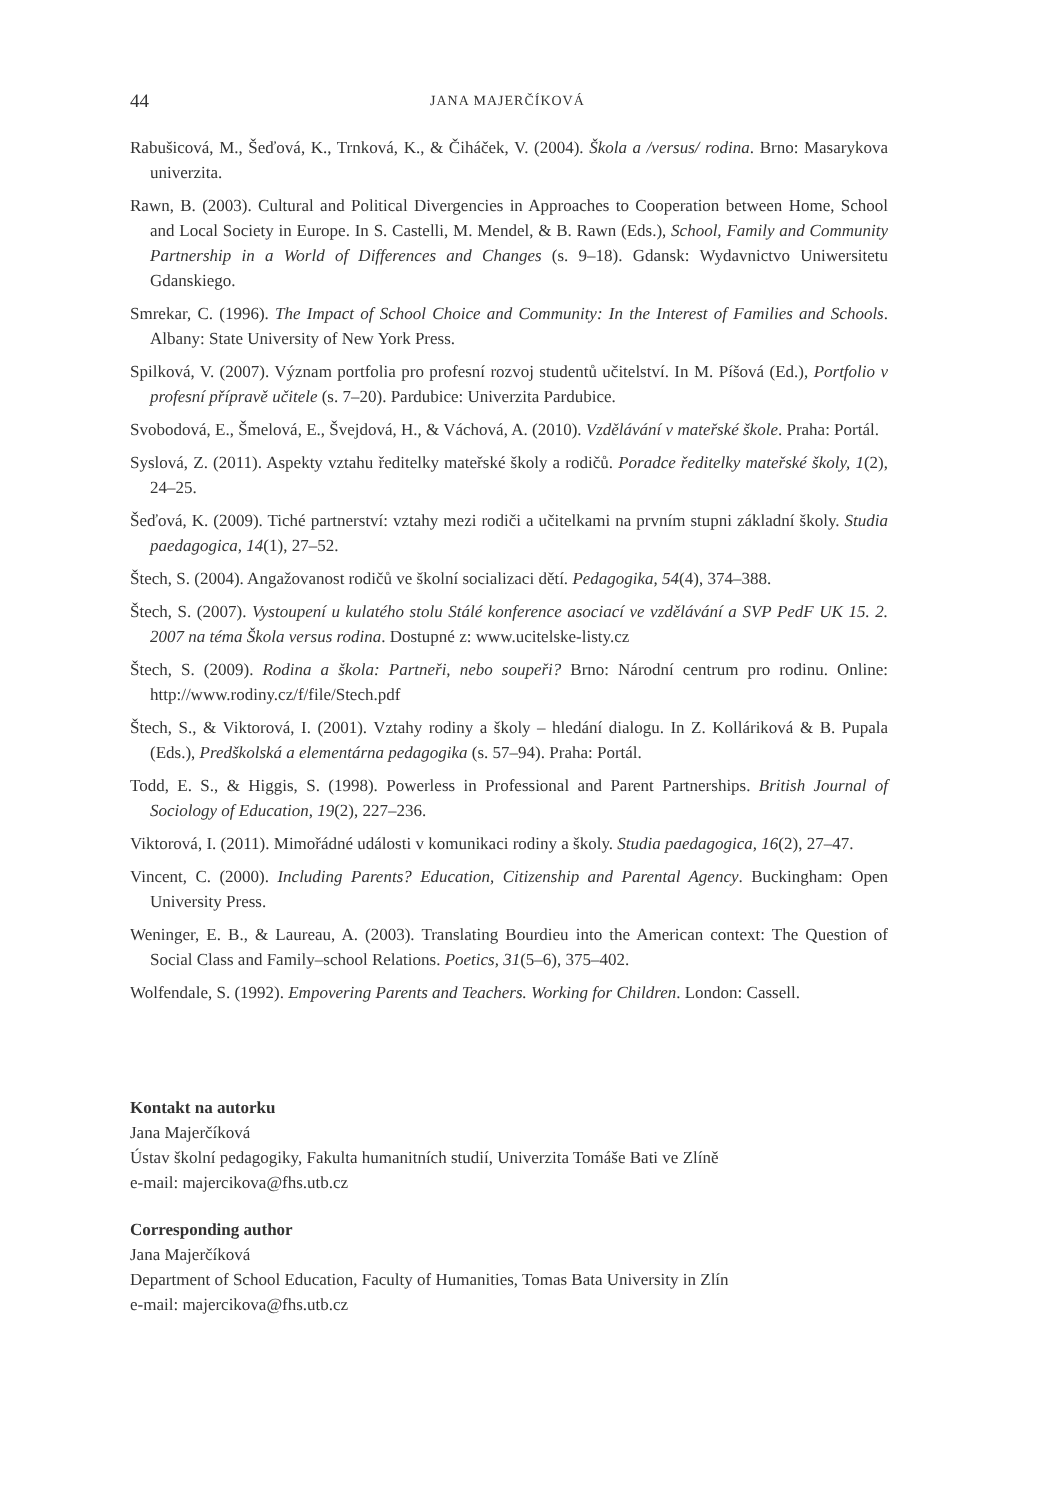44 JANA MAJERČÍKOVÁ
Rabušicová, M., Šeďová, K., Trnková, K., & Čiháček, V. (2004). Škola a /versus/ rodina. Brno: Masarykova univerzita.
Rawn, B. (2003). Cultural and Political Divergencies in Approaches to Cooperation between Home, School and Local Society in Europe. In S. Castelli, M. Mendel, & B. Rawn (Eds.), School, Family and Community Partnership in a World of Differences and Changes (s. 9–18). Gdansk: Wydavnictvo Uniwersitetu Gdanskiego.
Smrekar, C. (1996). The Impact of School Choice and Community: In the Interest of Families and Schools. Albany: State University of New York Press.
Spilková, V. (2007). Význam portfolia pro profesní rozvoj studentů učitelství. In M. Píšová (Ed.), Portfolio v profesní přípravě učitele (s. 7–20). Pardubice: Univerzita Pardubice.
Svobodová, E., Šmelová, E., Švejdová, H., & Váchová, A. (2010). Vzdělávání v mateřské škole. Praha: Portál.
Syslová, Z. (2011). Aspekty vztahu ředitelky mateřské školy a rodičů. Poradce ředitelky mateřské školy, 1(2), 24–25.
Šeďová, K. (2009). Tiché partnerství: vztahy mezi rodiči a učitelkami na prvním stupni základní školy. Studia paedagogica, 14(1), 27–52.
Štech, S. (2004). Angažovanost rodičů ve školní socializaci dětí. Pedagogika, 54(4), 374–388.
Štech, S. (2007). Vystoupení u kulatého stolu Stálé konference asociací ve vzdělávání a SVP PedF UK 15. 2. 2007 na téma Škola versus rodina. Dostupné z: www.ucitelske-listy.cz
Štech, S. (2009). Rodina a škola: Partneři, nebo soupeři? Brno: Národní centrum pro rodinu. Online: http://www.rodiny.cz/f/file/Stech.pdf
Štech, S., & Viktorová, I. (2001). Vztahy rodiny a školy – hledání dialogu. In Z. Kolláriková & B. Pupala (Eds.), Predškolská a elementárna pedagogika (s. 57–94). Praha: Portál.
Todd, E. S., & Higgis, S. (1998). Powerless in Professional and Parent Partnerships. British Journal of Sociology of Education, 19(2), 227–236.
Viktorová, I. (2011). Mimořádné události v komunikaci rodiny a školy. Studia paedagogica, 16(2), 27–47.
Vincent, C. (2000). Including Parents? Education, Citizenship and Parental Agency. Buckingham: Open University Press.
Weninger, E. B., & Laureau, A. (2003). Translating Bourdieu into the American context: The Question of Social Class and Family–school Relations. Poetics, 31(5–6), 375–402.
Wolfendale, S. (1992). Empovering Parents and Teachers. Working for Children. London: Cassell.
Kontakt na autorku
Jana Majerčíková
Ústav školní pedagogiky, Fakulta humanitních studií, Univerzita Tomáše Bati ve Zlíně
e-mail: majercikova@fhs.utb.cz
Corresponding author
Jana Majerčíková
Department of School Education, Faculty of Humanities, Tomas Bata University in Zlín
e-mail: majercikova@fhs.utb.cz